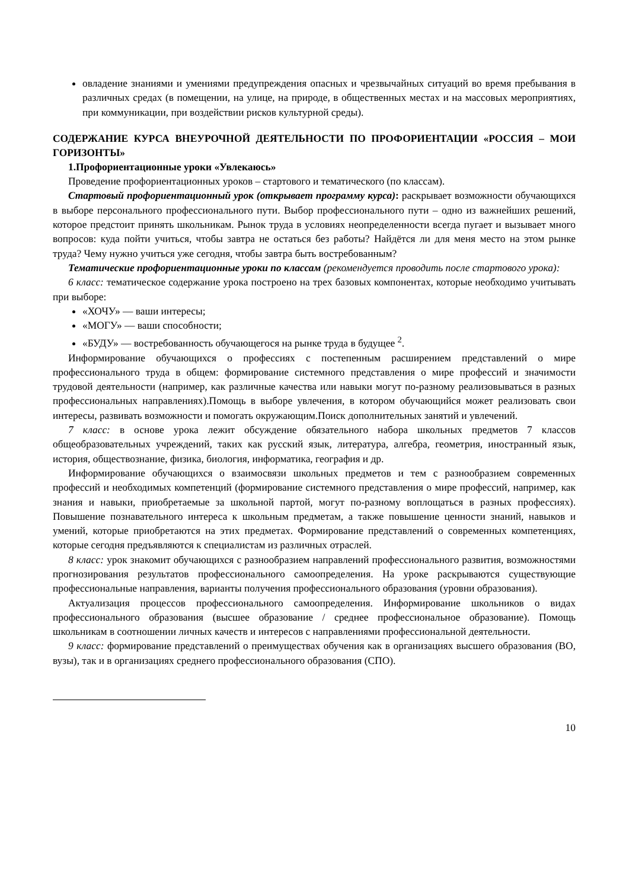овладение знаниями и умениями предупреждения опасных и чрезвычайных ситуаций во время пребывания в различных средах (в помещении, на улице, на природе, в общественных местах и на массовых мероприятиях, при коммуникации, при воздействии рисков культурной среды).
СОДЕРЖАНИЕ КУРСА ВНЕУРОЧНОЙ ДЕЯТЕЛЬНОСТИ ПО ПРОФОРИЕНТАЦИИ «РОССИЯ – МОИ ГОРИЗОНТЫ»
1.Профориентационные уроки «Увлекаюсь»
Проведение профориентационных уроков – стартового и тематического (по классам).
Стартовый профориентационный урок (открывает программу курса): раскрывает возможности обучающихся в выборе персонального профессионального пути. Выбор профессионального пути – одно из важнейших решений, которое предстоит принять школьникам. Рынок труда в условиях неопределенности всегда пугает и вызывает много вопросов: куда пойти учиться, чтобы завтра не остаться без работы? Найдётся ли для меня место на этом рынке труда? Чему нужно учиться уже сегодня, чтобы завтра быть востребованным?
Тематические профориентационные уроки по классам (рекомендуется проводить после стартового урока):
6 класс: тематическое содержание урока построено на трех базовых компонентах, которые необходимо учитывать при выборе:
«ХОЧУ» — ваши интересы;
«МОГУ» — ваши способности;
«БУДУ» — востребованность обучающегося на рынке труда в будущее <sup>2</sup>.
Информирование обучающихся о профессиях с постепенным расширением представлений о мире профессионального труда в общем: формирование системного представления о мире профессий и значимости трудовой деятельности (например, как различные качества или навыки могут по-разному реализовываться в разных профессиональных направлениях).Помощь в выборе увлечения, в котором обучающийся может реализовать свои интересы, развивать возможности и помогать окружающим.Поиск дополнительных занятий и увлечений.
7 класс: в основе урока лежит обсуждение обязательного набора школьных предметов 7 классов общеобразовательных учреждений, таких как русский язык, литература, алгебра, геометрия, иностранный язык, история, обществознание, физика, биология, информатика, география и др.
Информирование обучающихся о взаимосвязи школьных предметов и тем с разнообразием современных профессий и необходимых компетенций (формирование системного представления о мире профессий, например, как знания и навыки, приобретаемые за школьной партой, могут по-разному воплощаться в разных профессиях). Повышение познавательного интереса к школьным предметам, а также повышение ценности знаний, навыков и умений, которые приобретаются на этих предметах. Формирование представлений о современных компетенциях, которые сегодня предъявляются к специалистам из различных отраслей.
8 класс: урок знакомит обучающихся с разнообразием направлений профессионального развития, возможностями прогнозирования результатов профессионального самоопределения. На уроке раскрываются существующие профессиональные направления, варианты получения профессионального образования (уровни образования).
Актуализация процессов профессионального самоопределения. Информирование школьников о видах профессионального образования (высшее образование / среднее профессиональное образование). Помощь школьникам в соотношении личных качеств и интересов с направлениями профессиональной деятельности.
9 класс: формирование представлений о преимуществах обучения как в организациях высшего образования (ВО, вузы), так и в организациях среднего профессионального образования (СПО).
10